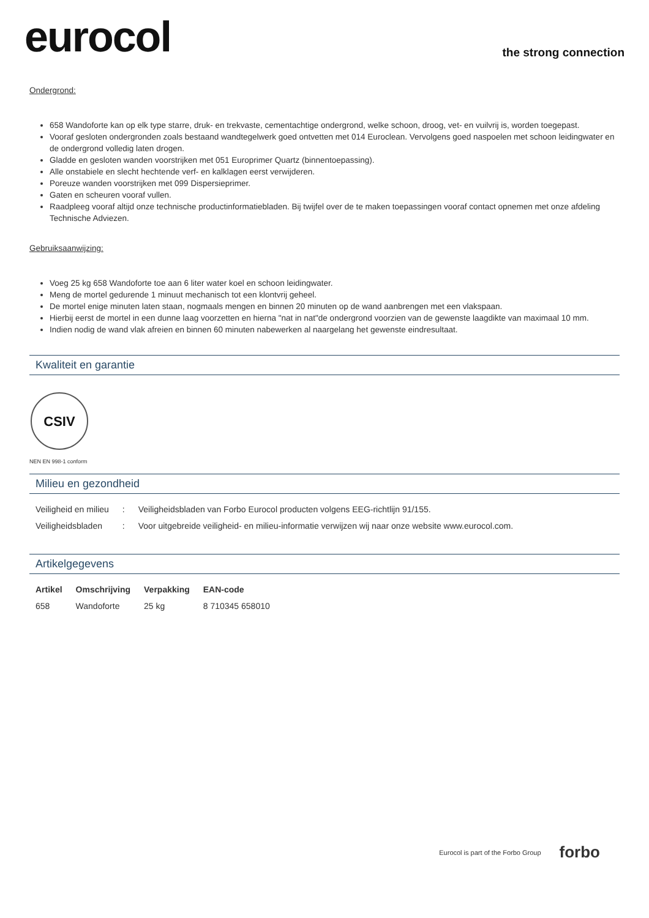eurocol
the strong connection
Ondergrond:
658 Wandoforte kan op elk type starre, druk- en trekvaste, cementachtige ondergrond, welke schoon, droog, vet- en vuilvrij is, worden toegepast.
Vooraf gesloten ondergronden zoals bestaand wandtegelwerk goed ontvetten met 014 Euroclean. Vervolgens goed naspoelen met schoon leidingwater en de ondergrond volledig laten drogen.
Gladde en gesloten wanden voorstrijken met 051 Europrimer Quartz (binnentoepassing).
Alle onstabiele en slecht hechtende verf- en kalklagen eerst verwijderen.
Poreuze wanden voorstrijken met 099 Dispersieprimer.
Gaten en scheuren vooraf vullen.
Raadpleeg vooraf altijd onze technische productinformatiebladen. Bij twijfel over de te maken toepassingen vooraf contact opnemen met onze afdeling Technische Adviezen.
Gebruiksaanwijzing:
Voeg 25 kg 658 Wandoforte toe aan 6 liter water koel en schoon leidingwater.
Meng de mortel gedurende 1 minuut mechanisch tot een klontvrij geheel.
De mortel enige minuten laten staan, nogmaals mengen en binnen 20 minuten op de wand aanbrengen met een vlakspaan.
Hierbij eerst de mortel in een dunne laag voorzetten en hierna "nat in nat"de ondergrond voorzien van de gewenste laagdikte van maximaal 10 mm.
Indien nodig de wand vlak afreien en binnen 60 minuten nabewerken al naargelang het gewenste eindresultaat.
Kwaliteit en garantie
CSIV
NEN EN 998-1 conform
Milieu en gezondheid
| Veiligheid en milieu | : | Veiligheidsbladen van Forbo Eurocol producten volgens EEG-richtlijn 91/155. |
| Veiligheidsbladen | : | Voor uitgebreide veiligheid- en milieu-informatie verwijzen wij naar onze website www.eurocol.com. |
Artikelgegevens
| Artikel | Omschrijving | Verpakking | EAN-code |
| --- | --- | --- | --- |
| 658 | Wandoforte | 25 kg | 8 710345 658010 |
Eurocol is part of the Forbo Group forbo